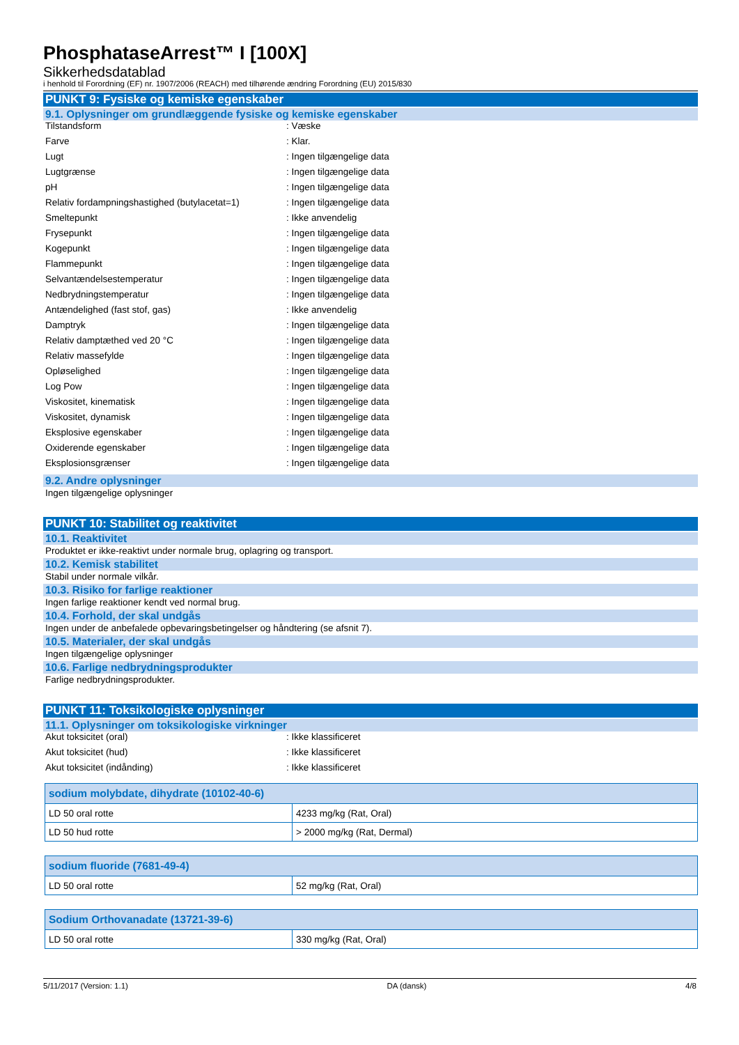PhosphataseArrest™ I [100X]
Sikkerhedsdatablad
i henhold til Forordning (EF) nr. 1907/2006 (REACH) med tilhørende ændring Forordning (EU) 2015/830
PUNKT 9: Fysiske og kemiske egenskaber
9.1. Oplysninger om grundlæggende fysiske og kemiske egenskaber
| Tilstandsform | : Væske |
| Farve | : Klar. |
| Lugt | : Ingen tilgængelige data |
| Lugtgrænse | : Ingen tilgængelige data |
| pH | : Ingen tilgængelige data |
| Relativ fordampningshastighed (butylacetat=1) | : Ingen tilgængelige data |
| Smeltepunkt | : Ikke anvendelig |
| Frysepunkt | : Ingen tilgængelige data |
| Kogepunkt | : Ingen tilgængelige data |
| Flammepunkt | : Ingen tilgængelige data |
| Selvantændelsestemperatur | : Ingen tilgængelige data |
| Nedbrydningstemperatur | : Ingen tilgængelige data |
| Antændelighed (fast stof, gas) | : Ikke anvendelig |
| Damptryk | : Ingen tilgængelige data |
| Relativ damptæthed ved 20 °C | : Ingen tilgængelige data |
| Relativ massefylde | : Ingen tilgængelige data |
| Opløselighed | : Ingen tilgængelige data |
| Log Pow | : Ingen tilgængelige data |
| Viskositet, kinematisk | : Ingen tilgængelige data |
| Viskositet, dynamisk | : Ingen tilgængelige data |
| Eksplosive egenskaber | : Ingen tilgængelige data |
| Oxiderende egenskaber | : Ingen tilgængelige data |
| Eksplosionsgrænser | : Ingen tilgængelige data |
9.2. Andre oplysninger
Ingen tilgængelige oplysninger
PUNKT 10: Stabilitet og reaktivitet
10.1. Reaktivitet
Produktet er ikke-reaktivt under normale brug, oplagring og transport.
10.2. Kemisk stabilitet
Stabil under normale vilkår.
10.3. Risiko for farlige reaktioner
Ingen farlige reaktioner kendt ved normal brug.
10.4. Forhold, der skal undgås
Ingen under de anbefalede opbevaringsbetingelser og håndtering (se afsnit 7).
10.5. Materialer, der skal undgås
Ingen tilgængelige oplysninger
10.6. Farlige nedbrydningsprodukter
Farlige nedbrydningsprodukter.
PUNKT 11: Toksikologiske oplysninger
11.1. Oplysninger om toksikologiske virkninger
| Akut toksicitet (oral) | : Ikke klassificeret |
| Akut toksicitet (hud) | : Ikke klassificeret |
| Akut toksicitet (indånding) | : Ikke klassificeret |
| sodium molybdate, dihydrate (10102-40-6) | |
| --- | --- |
| LD 50 oral rotte | 4233 mg/kg (Rat, Oral) |
| LD 50 hud rotte | > 2000 mg/kg (Rat, Dermal) |
| sodium fluoride (7681-49-4) | |
| --- | --- |
| LD 50 oral rotte | 52 mg/kg (Rat, Oral) |
| Sodium Orthovanadate (13721-39-6) | |
| --- | --- |
| LD 50 oral rotte | 330 mg/kg (Rat, Oral) |
5/11/2017 (Version: 1.1) DA (dansk) 4/8